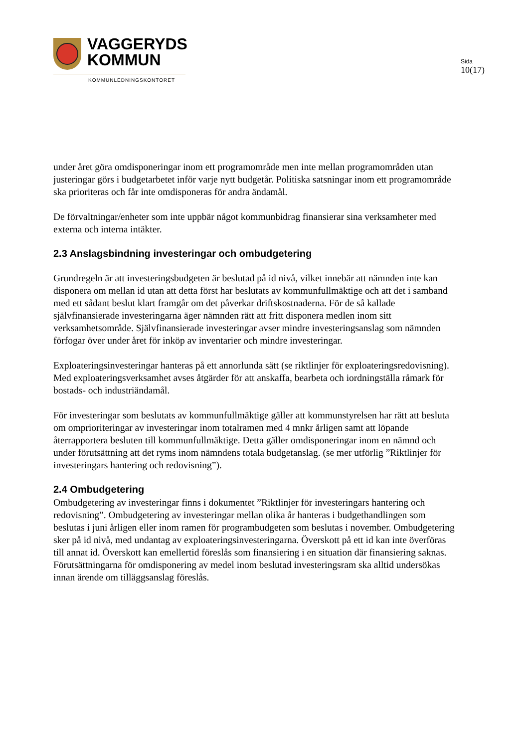VAGGERYDS
KOMMUN
KOMMUNLEDNINGSKONTORET
Sida
10(17)
under året göra omdisponeringar inom ett programområde men inte mellan programområden utan justeringar görs i budgetarbetet inför varje nytt budgetår. Politiska satsningar inom ett programområde ska prioriteras och får inte omdisponeras för andra ändamål.
De förvaltningar/enheter som inte uppbär något kommunbidrag finansierar sina verksamheter med externa och interna intäkter.
2.3 Anslagsbindning investeringar och ombudgetering
Grundregeln är att investeringsbudgeten är beslutad på id nivå, vilket innebär att nämnden inte kan disponera om mellan id utan att detta först har beslutats av kommunfullmäktige och att det i samband med ett sådant beslut klart framgår om det påverkar driftskostnaderna. För de så kallade självfinansierade investeringarna äger nämnden rätt att fritt disponera medlen inom sitt verksamhetsområde. Självfinansierade investeringar avser mindre investeringsanslag som nämnden förfogar över under året för inköp av inventarier och mindre investeringar.
Exploateringsinvesteringar hanteras på ett annorlunda sätt (se riktlinjer för exploateringsredovisning). Med exploateringsverksamhet avses åtgärder för att anskaffa, bearbeta och iordningställa råmark för bostads- och industriändamål.
För investeringar som beslutats av kommunfullmäktige gäller att kommunstyrelsen har rätt att besluta om omprioriteringar av investeringar inom totalramen med 4 mnkr årligen samt att löpande återrapportera besluten till kommunfullmäktige. Detta gäller omdisponeringar inom en nämnd och under förutsättning att det ryms inom nämndens totala budgetanslag. (se mer utförlig ”Riktlinjer för investeringars hantering och redovisning”).
2.4 Ombudgetering
Ombudgetering av investeringar finns i dokumentet ”Riktlinjer för investeringars hantering och redovisning”. Ombudgetering av investeringar mellan olika år hanteras i budgethandlingen som beslutas i juni årligen eller inom ramen för programbudgeten som beslutas i november. Ombudgetering sker på id nivå, med undantag av exploateringsinvesteringarna. Överskott på ett id kan inte överföras till annat id. Överskott kan emellertid föreslås som finansiering i en situation där finansiering saknas. Förutsättningarna för omdisponering av medel inom beslutad investeringsram ska alltid undersökas innan ärende om tilläggsanslag föreslås.